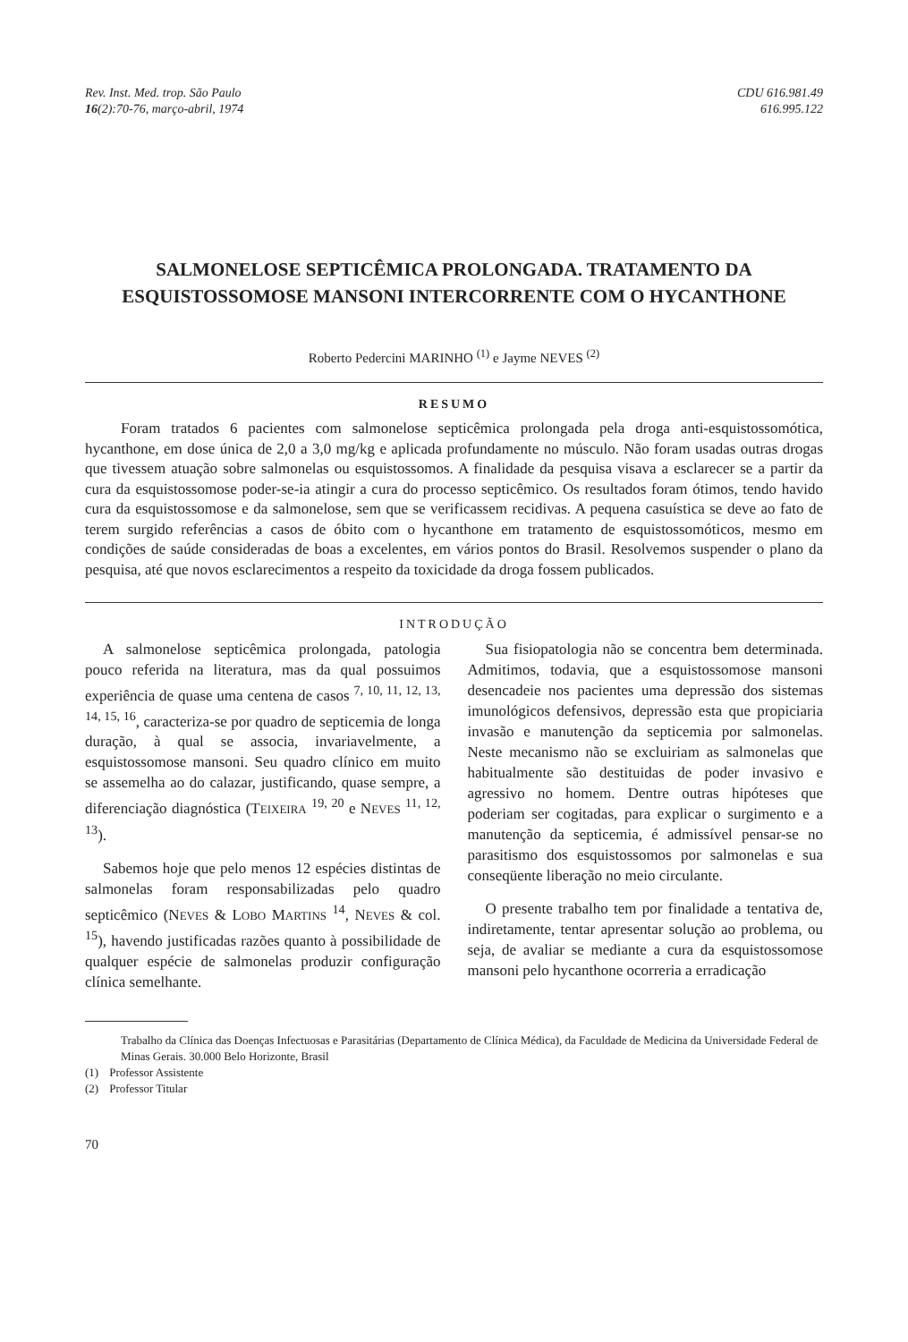Rev. Inst. Med. trop. São Paulo
16(2):70-76, março-abril, 1974
CDU 616.981.49
616.995.122
SALMONELOSE SEPTICÊMICA PROLONGADA. TRATAMENTO DA ESQUISTOSSOMOSE MANSONI INTERCORRENTE COM O HYCANTHONE
Roberto Pedercini MARINHO <sup>(1)</sup> e Jayme NEVES <sup>(2)</sup>
RESUMO
Foram tratados 6 pacientes com salmonelose septicêmica prolongada pela droga anti-esquistossomótica, hycanthone, em dose única de 2,0 a 3,0 mg/kg e aplicada profundamente no músculo. Não foram usadas outras drogas que tivessem atuação sobre salmonelas ou esquistossomos. A finalidade da pesquisa visava a esclarecer se a partir da cura da esquistossomose poder-se-ia atingir a cura do processo septicêmico. Os resultados foram ótimos, tendo havido cura da esquistossomose e da salmonelose, sem que se verificassem recidivas. A pequena casuística se deve ao fato de terem surgido referências a casos de óbito com o hycanthone em tratamento de esquistossomóticos, mesmo em condições de saúde consideradas de boas a excelentes, em vários pontos do Brasil. Resolvemos suspender o plano da pesquisa, até que novos esclarecimentos a respeito da toxicidade da droga fossem publicados.
INTRODUÇÃO
A salmonelose septicêmica prolongada, patologia pouco referida na literatura, mas da qual possuimos experiência de quase uma centena de casos <sup>7, 10, 11, 12, 13, 14, 15, 16</sup>, caracteriza-se por quadro de septicemia de longa duração, à qual se associa, invariavelmente, a esquistossomose mansoni. Seu quadro clínico em muito se assemelha ao do calazar, justificando, quase sempre, a diferenciação diagnóstica (TEIXEIRA <sup>19, 20</sup> e NEVES <sup>11, 12, 13</sup>).
Sabemos hoje que pelo menos 12 espécies distintas de salmonelas foram responsabilizadas pelo quadro septicêmico (NEVES & LOBO MARTINS <sup>14</sup>, NEVES & col. <sup>15</sup>), havendo justificadas razões quanto à possibilidade de qualquer espécie de salmonelas produzir configuração clínica semelhante.
Sua fisiopatologia não se concentra bem determinada. Admitimos, todavia, que a esquistossomose mansoni desencadeie nos pacientes uma depressão dos sistemas imunológicos defensivos, depressão esta que propiciaria invasão e manutenção da septicemia por salmonelas. Neste mecanismo não se excluiriam as salmonelas que habitualmente são destituidas de poder invasivo e agressivo no homem. Dentre outras hipóteses que poderiam ser cogitadas, para explicar o surgimento e a manutenção da septicemia, é admissível pensar-se no parasitismo dos esquistossomos por salmonelas e sua conseqüente liberação no meio circulante.
O presente trabalho tem por finalidade a tentativa de, indiretamente, tentar apresentar solução ao problema, ou seja, de avaliar se mediante a cura da esquistossomose mansoni pelo hycanthone ocorreria a erradicação
Trabalho da Clínica das Doenças Infectuosas e Parasitárias (Departamento de Clínica Médica), da Faculdade de Medicina da Universidade Federal de Minas Gerais. 30.000 Belo Horizonte, Brasil
(1) Professor Assistente
(2) Professor Titular
70